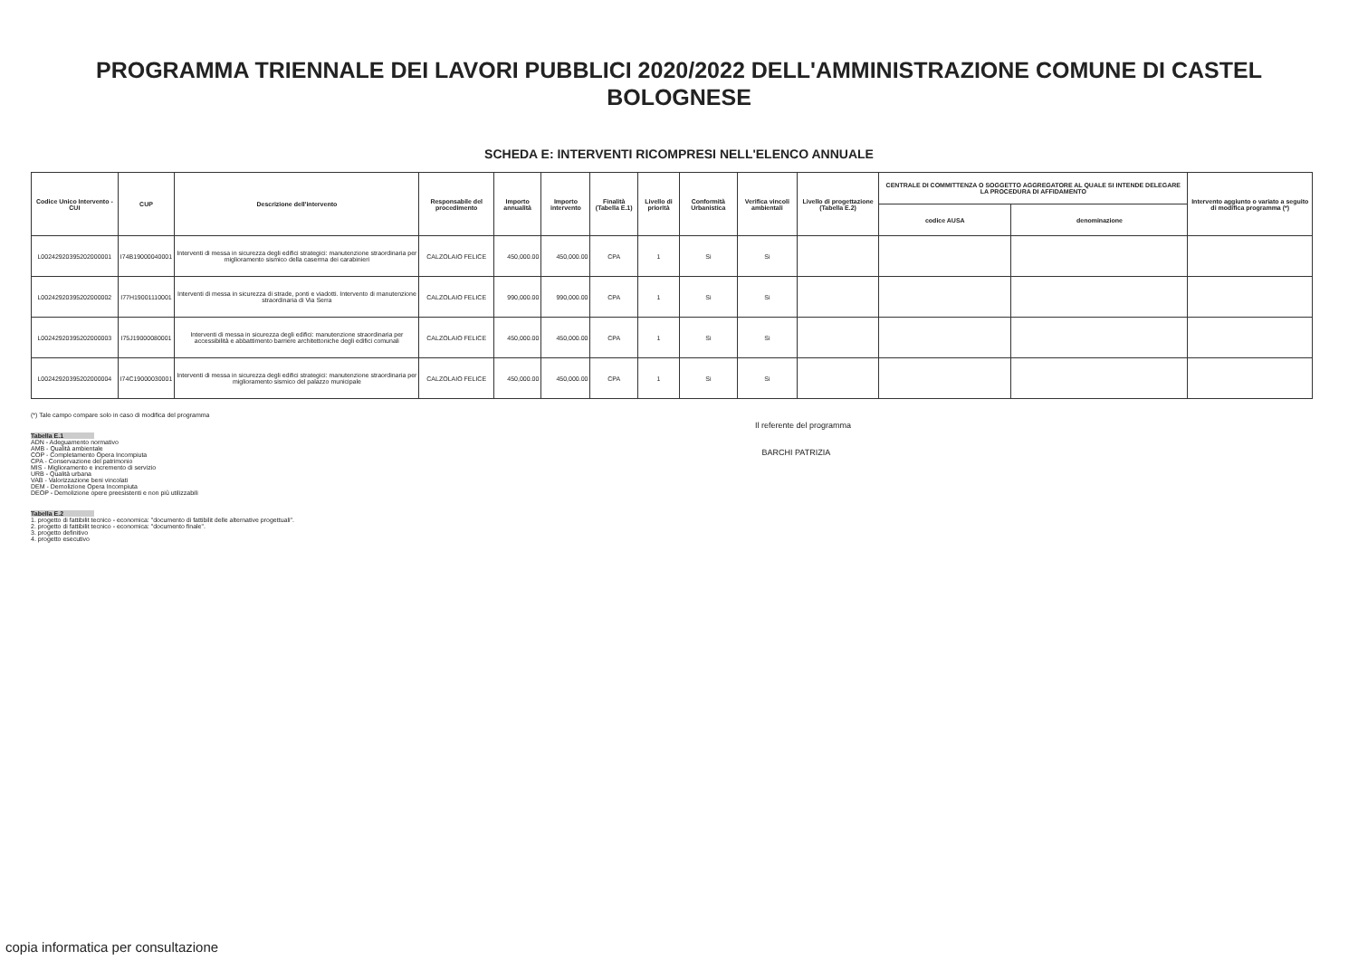PROGRAMMA TRIENNALE DEI LAVORI PUBBLICI 2020/2022 DELL'AMMINISTRAZIONE COMUNE DI CASTEL BOLOGNESE
SCHEDA E: INTERVENTI RICOMPRESI NELL'ELENCO ANNUALE
| Codice Unico Intervento - CUI | CUP | Descrizione dell'intervento | Responsabile del procedimento | Importo annualità | Importo intervento | Finalità (Tabella E.1) | Livello di priorità | Conformità Urbanistica | Verifica vincoli ambientali | Livello di progettazione (Tabella E.2) | CENTRALE DI COMMITTENZA O SOGGETTO AGGREGATORE AL QUALE SI INTENDE DELEGARE LA PROCEDURA DI AFFIDAMENTO | | Intervento aggiunto o variato a seguito di modifica programma (*) |
| --- | --- | --- | --- | --- | --- | --- | --- | --- | --- | --- | --- | --- | --- |
| | | | | | | | | | | | codice AUSA | denominazione | |
| L00242920395202000001 | I74B19000040001 | Interventi di messa in sicurezza degli edifici strategici: manutenzione straordinaria per miglioramento sismico della caserma dei carabinieri | CALZOLAIO FELICE | 450,000.00 | 450,000.00 | CPA | 1 | Si | Si | | | | |
| L00242920395202000002 | I77H19001110001 | Interventi di messa in sicurezza di strade, ponti e viadotti. Intervento di manutenzione straordinaria di Via Serra | CALZOLAIO FELICE | 990,000.00 | 990,000.00 | CPA | 1 | Si | Si | | | | |
| L00242920395202000003 | I75J19000080001 | Interventi di messa in sicurezza degli edifici: manutenzione straordinaria per accessibilità e abbattimento barriere architettoniche degli edifici comunali | CALZOLAIO FELICE | 450,000.00 | 450,000.00 | CPA | 1 | Si | Si | | | | |
| L00242920395202000004 | I74C19000030001 | Interventi di messa in sicurezza degli edifici strategici: manutenzione straordinaria per miglioramento sismico del palazzo municipale | CALZOLAIO FELICE | 450,000.00 | 450,000.00 | CPA | 1 | Si | Si | | | | |
(*) Tale campo compare solo in caso di modifica del programma
Tabella E.1
ADN - Adeguamento normativo
AMB - Qualità ambientale
COP - Completamento Opera Incompiuta
CPA - Conservazione del patrimonio
MIS - Miglioramento e incremento di servizio
URB - Qualità urbana
VAB - Valorizzazione beni vincolati
DEM - Demolizione Opera Incompiuta
DEOP - Demolizione opere preesistenti e non più utilizzabili
Tabella E.2
1. progetto di fattibilit tecnico - economica: "documento di fattibilit delle alternative progettuali".
2. progetto di fattibilit tecnico - economica: "documento finale".
3. progetto definitivo
4. progetto esecutivo
Il referente del programma
BARCHI PATRIZIA
copia informatica per consultazione